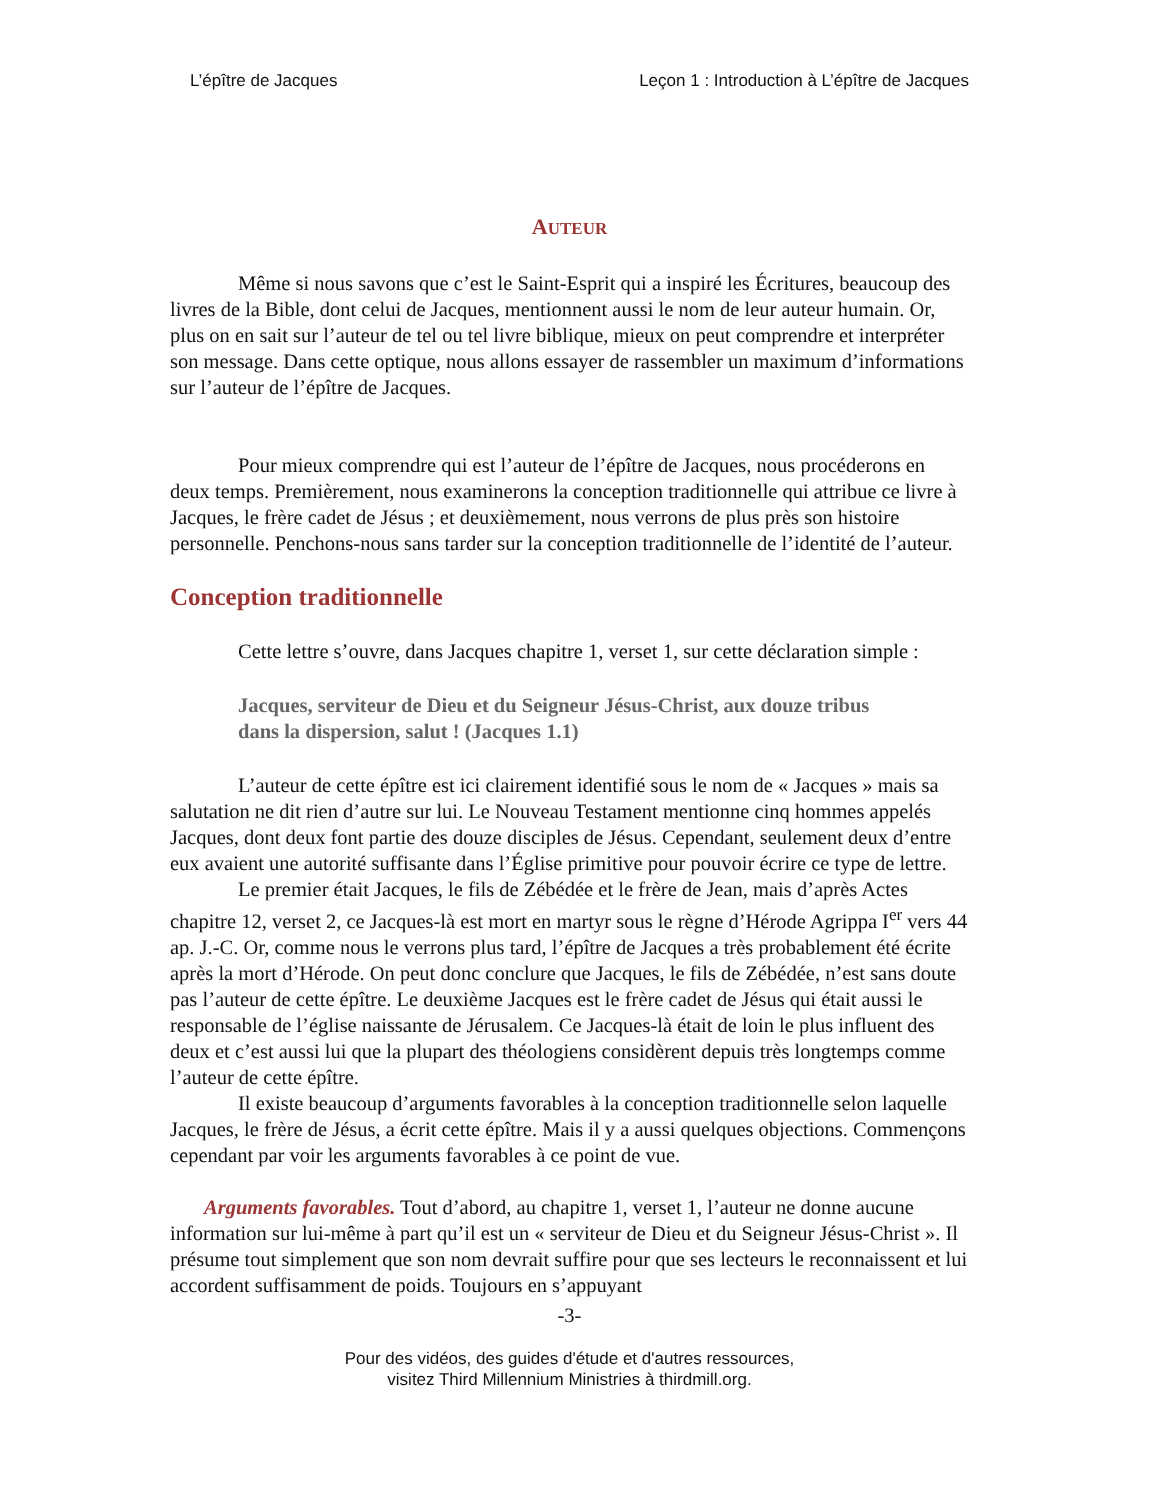L’épître de Jacques Leçon 1 : Introduction à L’épître de Jacques
AUTEUR
Même si nous savons que c’est le Saint-Esprit qui a inspiré les Écritures, beaucoup des livres de la Bible, dont celui de Jacques, mentionnent aussi le nom de leur auteur humain. Or, plus on en sait sur l’auteur de tel ou tel livre biblique, mieux on peut comprendre et interpréter son message. Dans cette optique, nous allons essayer de rassembler un maximum d’informations sur l’auteur de l’épître de Jacques.
Pour mieux comprendre qui est l’auteur de l’épître de Jacques, nous procéderons en deux temps. Premièrement, nous examinerons la conception traditionnelle qui attribue ce livre à Jacques, le frère cadet de Jésus ; et deuxièmement, nous verrons de plus près son histoire personnelle. Penchons-nous sans tarder sur la conception traditionnelle de l’identité de l’auteur.
Conception traditionnelle
Cette lettre s’ouvre, dans Jacques chapitre 1, verset 1, sur cette déclaration simple :
Jacques, serviteur de Dieu et du Seigneur Jésus-Christ, aux douze tribus dans la dispersion, salut ! (Jacques 1.1)
L’auteur de cette épître est ici clairement identifié sous le nom de « Jacques » mais sa salutation ne dit rien d’autre sur lui. Le Nouveau Testament mentionne cinq hommes appelés Jacques, dont deux font partie des douze disciples de Jésus. Cependant, seulement deux d’entre eux avaient une autorité suffisante dans l’Église primitive pour pouvoir écrire ce type de lettre.
Le premier était Jacques, le fils de Zébédée et le frère de Jean, mais d’après Actes chapitre 12, verset 2, ce Jacques-là est mort en martyr sous le règne d’Hérode Agrippa I<sup>er</sup> vers 44 ap. J.-C. Or, comme nous le verrons plus tard, l’épître de Jacques a très probablement été écrite après la mort d’Hérode. On peut donc conclure que Jacques, le fils de Zébédée, n’est sans doute pas l’auteur de cette épître. Le deuxième Jacques est le frère cadet de Jésus qui était aussi le responsable de l’église naissante de Jérusalem. Ce Jacques-là était de loin le plus influent des deux et c’est aussi lui que la plupart des théologiens considèrent depuis très longtemps comme l’auteur de cette épître.
Il existe beaucoup d’arguments favorables à la conception traditionnelle selon laquelle Jacques, le frère de Jésus, a écrit cette épître. Mais il y a aussi quelques objections. Commençons cependant par voir les arguments favorables à ce point de vue.
Arguments favorables. Tout d’abord, au chapitre 1, verset 1, l’auteur ne donne aucune information sur lui-même à part qu’il est un « serviteur de Dieu et du Seigneur Jésus-Christ ». Il présume tout simplement que son nom devrait suffire pour que ses lecteurs le reconnaissent et lui accordent suffisamment de poids. Toujours en s’appuyant
-3-
Pour des vidéos, des guides d'étude et d'autres ressources,
visitez Third Millennium Ministries à thirdmill.org.